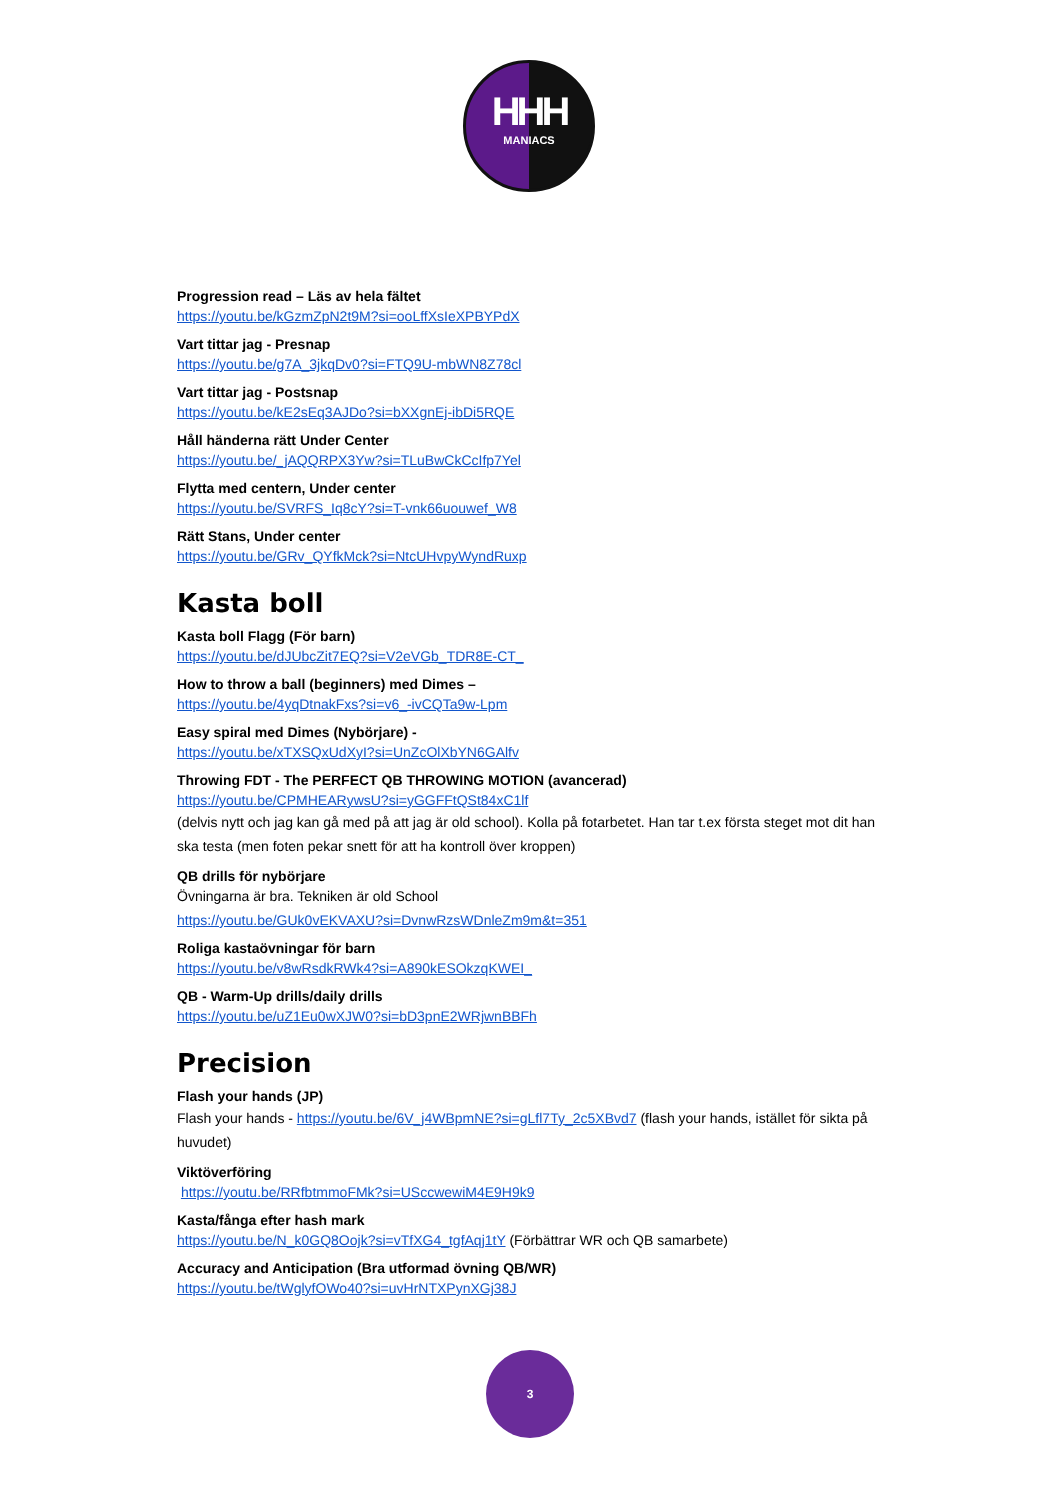HHH
MANIACS
Progression read – Läs av hela fältet
https://youtu.be/kGzmZpN2t9M?si=ooLffXsIeXPBYPdX
Vart tittar jag - Presnap
https://youtu.be/g7A_3jkqDv0?si=FTQ9U-mbWN8Z78cl
Vart tittar jag - Postsnap
https://youtu.be/kE2sEq3AJDo?si=bXXgnEj-ibDi5RQE
Håll händerna rätt Under Center
https://youtu.be/_jAQQRPX3Yw?si=TLuBwCkCcIfp7Yel
Flytta med centern, Under center
https://youtu.be/SVRFS_Iq8cY?si=T-vnk66uouwef_W8
Rätt Stans, Under center
https://youtu.be/GRv_QYfkMck?si=NtcUHvpyWyndRuxp
Kasta boll
Kasta boll Flagg (För barn)
https://youtu.be/dJUbcZit7EQ?si=V2eVGb_TDR8E-CT_
How to throw a ball (beginners) med Dimes –
https://youtu.be/4yqDtnakFxs?si=v6_-ivCQTa9w-Lpm
Easy spiral med Dimes (Nybörjare) -
https://youtu.be/xTXSQxUdXyI?si=UnZcOlXbYN6GAlfv
Throwing FDT - The PERFECT QB THROWING MOTION (avancerad)
https://youtu.be/CPMHEARywsU?si=yGGFFtQSt84xC1lf
(delvis nytt och jag kan gå med på att jag är old school). Kolla på fotarbetet. Han tar t.ex första steget mot dit han ska testa (men foten pekar snett för att ha kontroll över kroppen)
QB drills för nybörjare
Övningarna är bra. Tekniken är old School
https://youtu.be/GUk0vEKVAXU?si=DvnwRzsWDnleZm9m&t=351
Roliga kastaövningar för barn
https://youtu.be/v8wRsdkRWk4?si=A890kESOkzqKWEI_
QB - Warm-Up drills/daily drills
https://youtu.be/uZ1Eu0wXJW0?si=bD3pnE2WRjwnBBFh
Precision
Flash your hands (JP)
Flash your hands - https://youtu.be/6V_j4WBpmNE?si=gLfl7Ty_2c5XBvd7 (flash your hands, istället för sikta på huvudet)
Viktöverföring
https://youtu.be/RRfbtmmoFMk?si=USccwewiM4E9H9k9
Kasta/fånga efter hash mark
https://youtu.be/N_k0GQ8Oojk?si=vTfXG4_tgfAqj1tY (Förbättrar WR och QB samarbete)
Accuracy and Anticipation (Bra utformad övning QB/WR)
https://youtu.be/tWglyfOWo40?si=uvHrNTXPynXGj38J
3